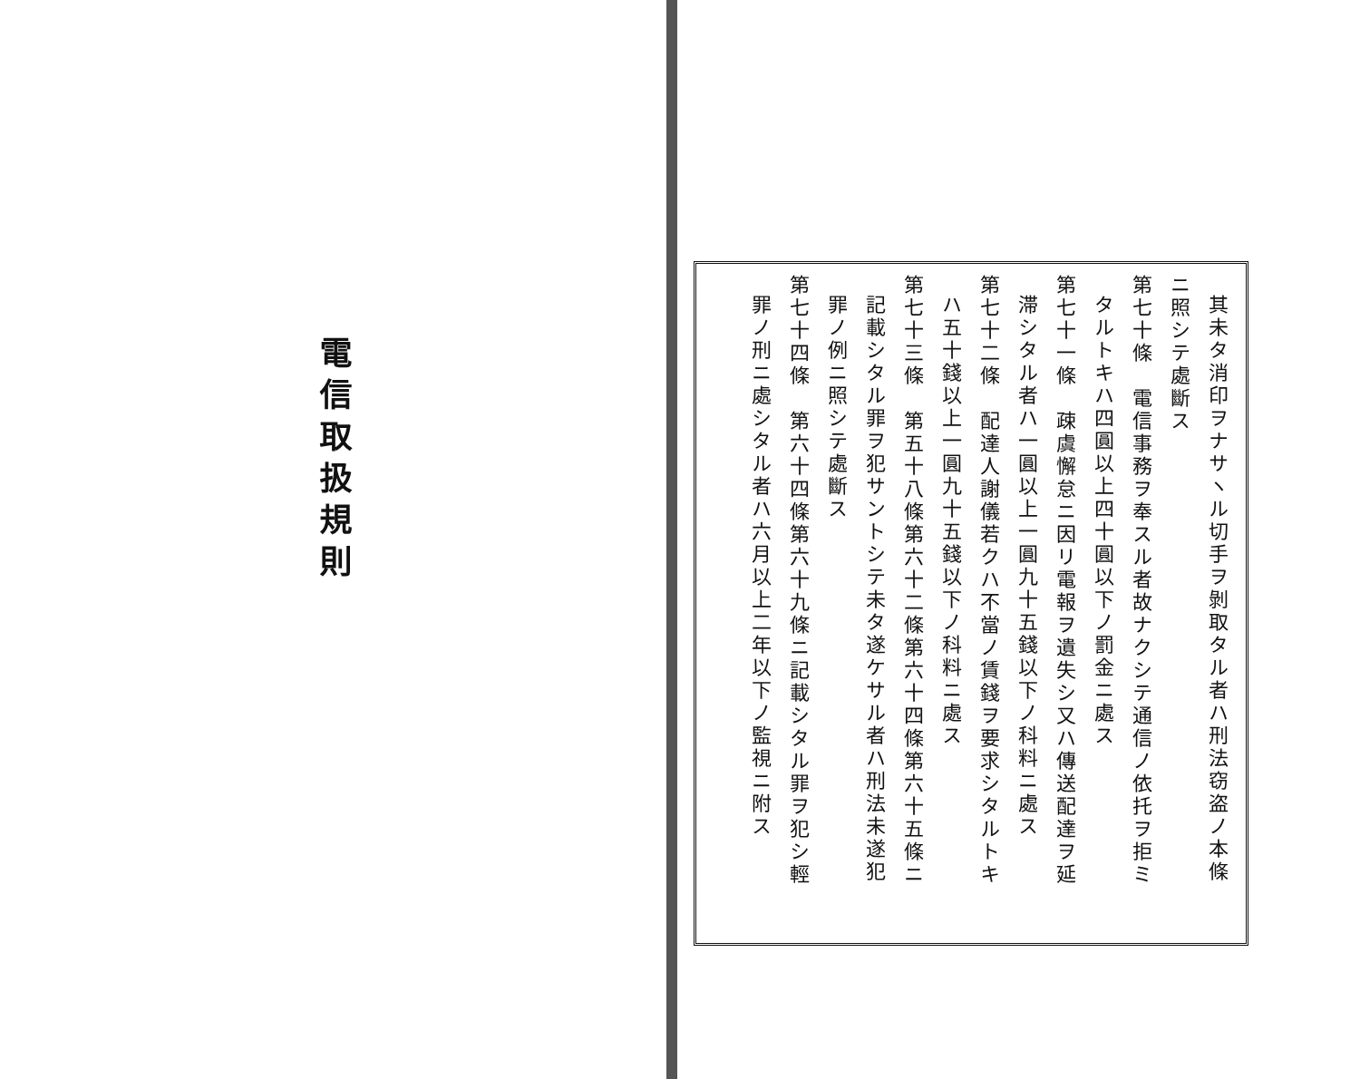電信取扱規則
其未タ消印ヲナサヽル切手ヲ剝取タル者ハ刑法窃盗ノ本條
ニ照シテ處斷ス
第七十條　電信事務ヲ奉スル者故ナクシテ通信ノ依托ヲ拒ミ
タルトキハ四圓以上四十圓以下ノ罰金ニ處ス
第七十一條　疎虞懈怠ニ因リ電報ヲ遺失シ又ハ傳送配達ヲ延
滞シタル者ハ一圓以上一圓九十五錢以下ノ科料ニ處ス
第七十二條　配達人謝儀若クハ不當ノ賃錢ヲ要求シタルトキ
ハ五十錢以上一圓九十五錢以下ノ科料ニ處ス
第七十三條　第五十八條第六十二條第六十四條第六十五條ニ
記載シタル罪ヲ犯サントシテ未タ遂ケサル者ハ刑法未遂犯
罪ノ例ニ照シテ處斷ス
第七十四條　第六十四條第六十九條ニ記載シタル罪ヲ犯シ輕
罪ノ刑ニ處シタル者ハ六月以上二年以下ノ監視ニ附ス